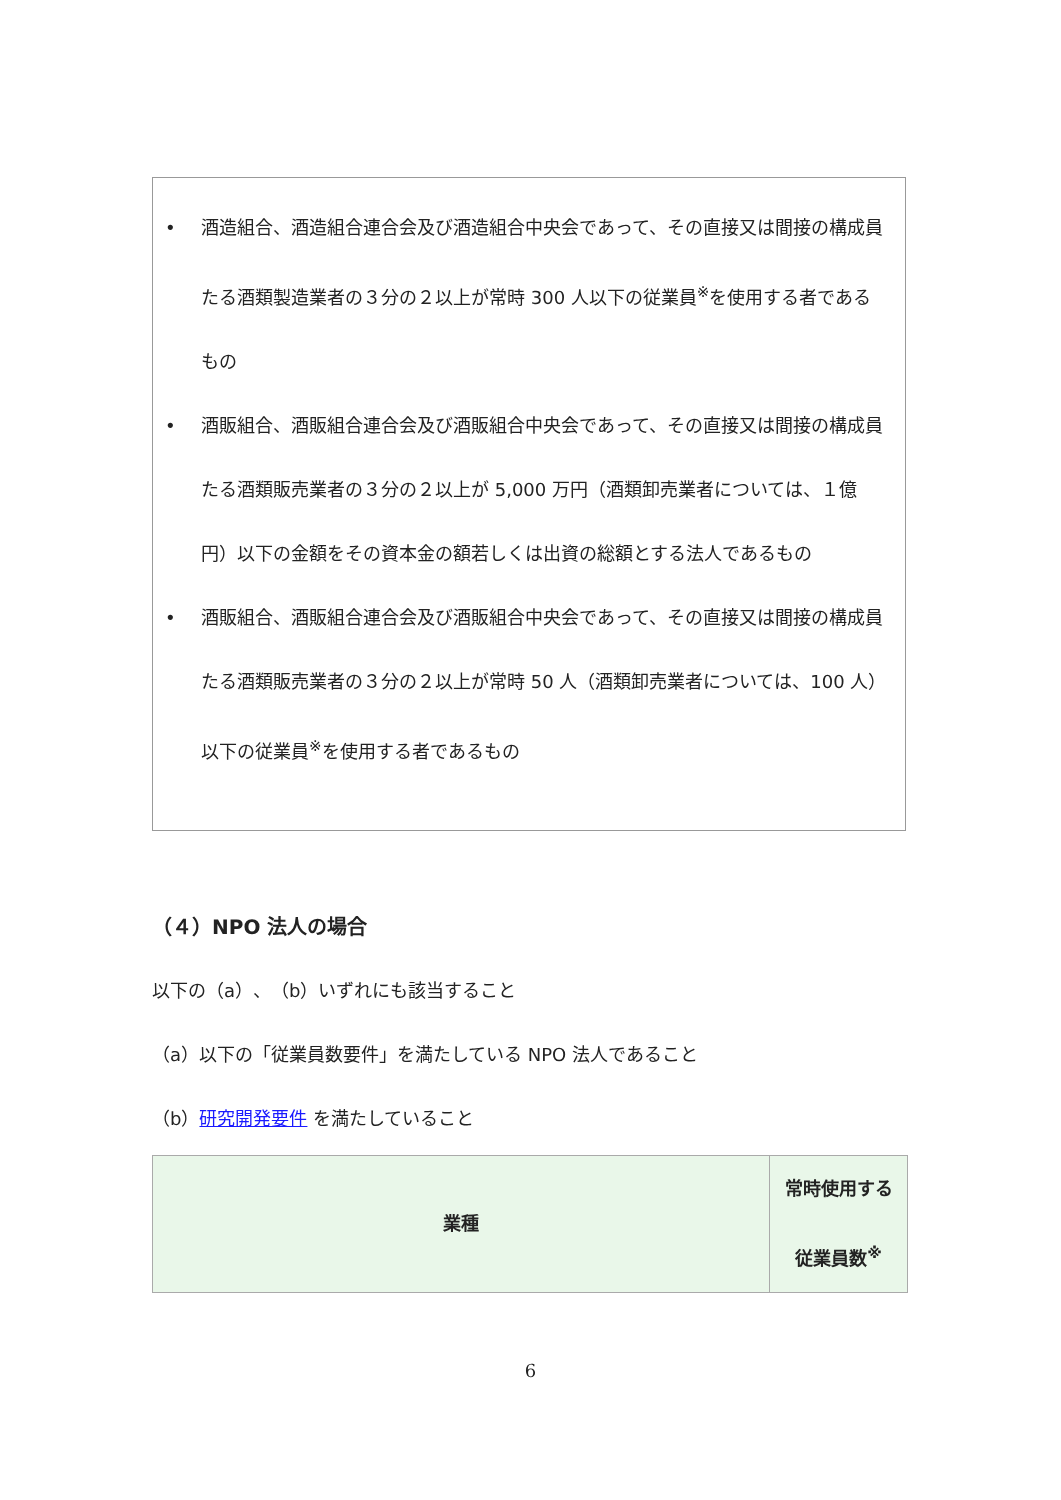• 酒造組合、酒造組合連合会及び酒造組合中央会であって、その直接又は間接の構成員たる酒類製造業者の３分の２以上が常時 300 人以下の従業員<sup>※</sup>を使用する者であるもの
• 酒販組合、酒販組合連合会及び酒販組合中央会であって、その直接又は間接の構成員たる酒類販売業者の３分の２以上が 5,000 万円（酒類卸売業者については、１億円）以下の金額をその資本金の額若しくは出資の総額とする法人であるもの
• 酒販組合、酒販組合連合会及び酒販組合中央会であって、その直接又は間接の構成員たる酒類販売業者の３分の２以上が常時 50 人（酒類卸売業者については、100 人）以下の従業員<sup>※</sup>を使用する者であるもの
（４）NPO 法人の場合
以下の（a）、（b）いずれにも該当すること
（a）以下の「従業員数要件」を満たしている NPO 法人であること
（b）研究開発要件 を満たしていること
| 業種 | 常時使用する 従業員数<sup>※</sup> |
| --- | --- |
6